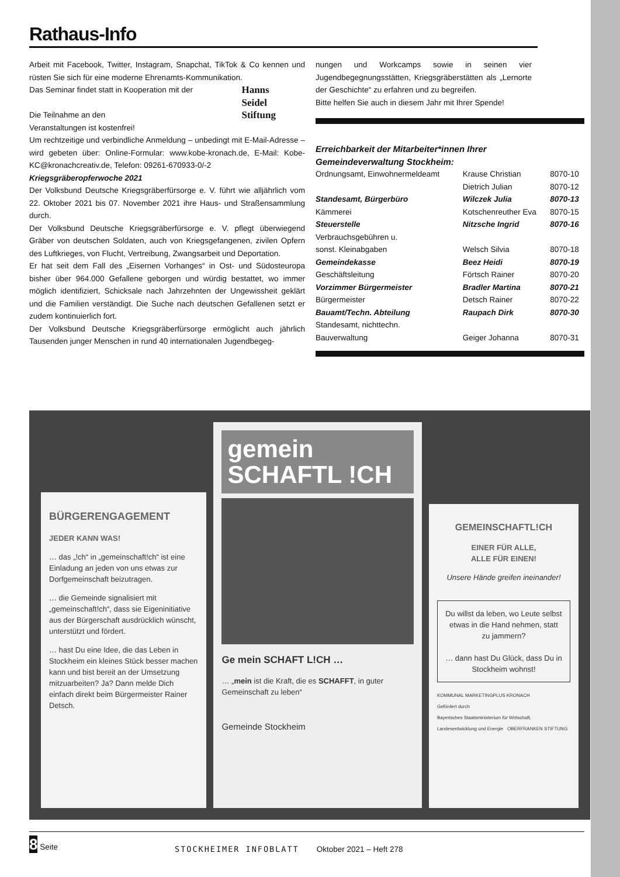Rathaus-Info
Arbeit mit Facebook, Twitter, Instagram, Snapchat, TikTok & Co kennen und rüsten Sie sich für eine moderne Ehrenamts-Kommunikation.
Das Seminar findet statt in Kooperation mit der Hanns
Seidel
Stiftung
Die Teilnahme an den
Veranstaltungen ist kostenfrei!
Um rechtzeitige und verbindliche Anmeldung – unbedingt mit E-Mail-Adresse – wird gebeten über: Online-Formular: www.kobe-kronach.de, E-Mail: Kobe-KC@kronachcreativ.de, Telefon: 09261-670933-0/-2
Kriegsgräberopferwoche 2021
Der Volksbund Deutsche Kriegsgräberfürsorge e. V. führt wie alljährlich vom 22. Oktober 2021 bis 07. November 2021 ihre Haus- und Straßensammlung durch.
Der Volksbund Deutsche Kriegsgräberfürsorge e. V. pflegt überwiegend Gräber von deutschen Soldaten, auch von Kriegsgefangenen, zivilen Opfern des Luftkrieges, von Flucht, Vertreibung, Zwangsarbeit und Deportation.
Er hat seit dem Fall des „Eisernen Vorhanges“ in Ost- und Südosteuropa bisher über 964.000 Gefallene geborgen und würdig bestattet, wo immer möglich identifiziert, Schicksale nach Jahrzehnten der Ungewissheit geklärt und die Familien verständigt. Die Suche nach deutschen Gefallenen setzt er zudem kontinuierlich fort.
Der Volksbund Deutsche Kriegsgräberfürsorge ermöglicht auch jährlich Tausenden junger Menschen in rund 40 internationalen Jugendbegeg-
nungen und Workcamps sowie in seinen vier Jugendbegegnungsstätten, Kriegsgräberstätten als „Lernorte der Geschichte“ zu erfahren und zu begreifen.
Bitte helfen Sie auch in diesem Jahr mit Ihrer Spende!
Erreichbarkeit der Mitarbeiter*innen Ihrer
Gemeindeverwaltung Stockheim:
| Ordnungsamt, Einwohnermeldeamt | Krause Christian | 8070-10 |
| | Dietrich Julian | 8070-12 |
| Standesamt, Bürgerbüro | Wilczek Julia | 8070-13 |
| Kämmerei | Kotschenreuther Eva | 8070-15 |
| Steuerstelle | Nitzsche Ingrid | 8070-16 |
| Verbrauchsgebühren u. sonst. Kleinabgaben | Welsch Silvia | 8070-18 |
| Gemeindekasse | Beez Heidi | 8070-19 |
| Geschäftsleitung | Förtsch Rainer | 8070-20 |
| Vorzimmer Bürgermeister | Bradler Martina | 8070-21 |
| Bürgermeister | Detsch Rainer | 8070-22 |
| Bauamt/Techn. Abteilung | Raupach Dirk | 8070-30 |
| Standesamt, nichttechn. Bauverwaltung | Geiger Johanna | 8070-31 |
BÜRGERENGAGEMENT
JEDER KANN WAS!
… das „!ch“ in „gemeinschaft!ch“ ist eine Einladung an jeden von uns etwas zur Dorfgemeinschaft beizutragen.
… die Gemeinde signalisiert mit „gemeinschaft!ch“, dass sie Eigeninitiative aus der Bürgerschaft ausdrücklich wünscht, unterstützt und fördert.
… hast Du eine Idee, die das Leben in Stockheim ein kleines Stück besser machen kann und bist bereit an der Umsetzung mitzuarbeiten? Ja? Dann melde Dich einfach direkt beim Bürgermeister Rainer Detsch.
gemein
SCHAFTL !CH
Ge mein SCHAFT L!CH …
… „mein ist die Kraft, die es SCHAFFT, in guter Gemeinschaft zu leben“
Gemeinde Stockheim
GEMEINSCHAFTL!CH
EINER FÜR ALLE,
ALLE FÜR EINEN!
Unsere Hände greifen ineinander!
Du willst da leben, wo Leute selbst etwas in die Hand nehmen, statt zu jammern?
… dann hast Du Glück, dass Du in Stockheim wohnst!
KOMMUNAL MARKETINGPLUS KRONACH
Gefördert durch
Bayerisches Staatsministerium für Wirtschaft, Landesentwicklung und Energie OBERFRANKEN STIFTUNG
8 Seite STOCKHEIMER INFOBLATT Oktober 2021 – Heft 278